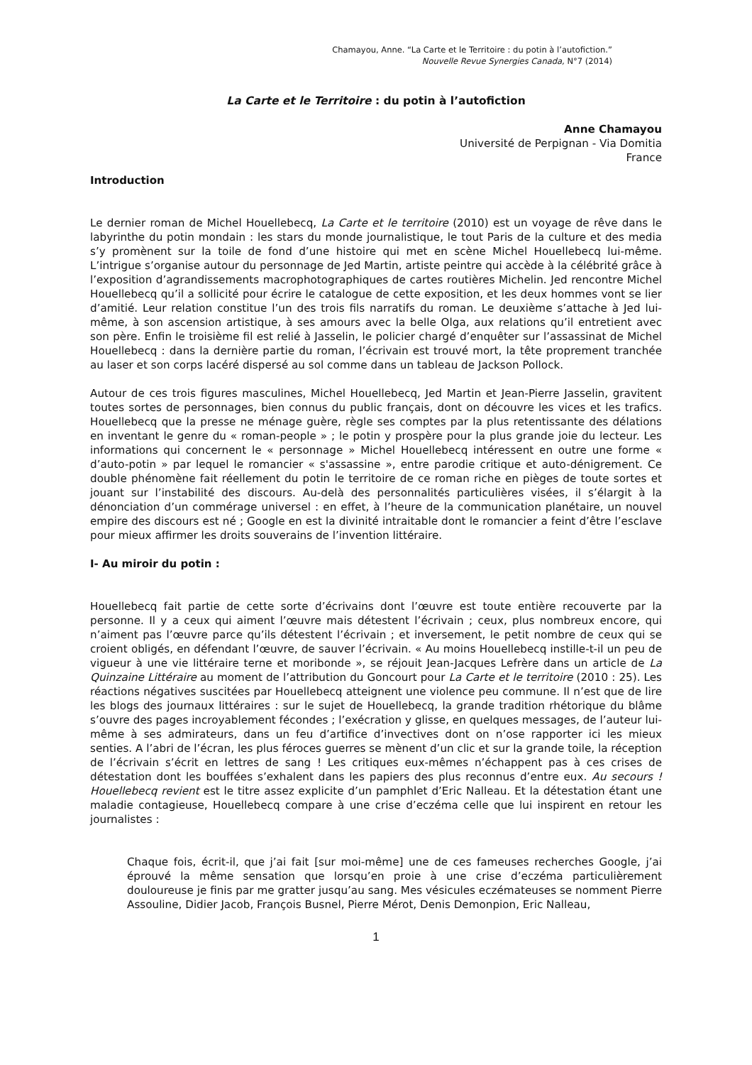Chamayou, Anne. “La Carte et le Territoire : du potin à l’autofiction.”
Nouvelle Revue Synergies Canada, N°7 (2014)
La Carte et le Territoire : du potin à l’autofiction
Anne Chamayou
Université de Perpignan - Via Domitia
France
Introduction
Le dernier roman de Michel Houellebecq, La Carte et le territoire (2010) est un voyage de rêve dans le labyrinthe du potin mondain : les stars du monde journalistique, le tout Paris de la culture et des media s’y promènent sur la toile de fond d’une histoire qui met en scène Michel Houellebecq lui-même. L’intrigue s’organise autour du personnage de Jed Martin, artiste peintre qui accède à la célébrité grâce à l’exposition d’agrandissements macrophotographiques de cartes routières Michelin. Jed rencontre Michel Houellebecq qu’il a sollicité pour écrire le catalogue de cette exposition, et les deux hommes vont se lier d’amitié. Leur relation constitue l’un des trois fils narratifs du roman. Le deuxième s’attache à Jed lui-même, à son ascension artistique, à ses amours avec la belle Olga, aux relations qu’il entretient avec son père. Enfin le troisième fil est relié à Jasselin, le policier chargé d’enquêter sur l’assassinat de Michel Houellebecq : dans la dernière partie du roman, l’écrivain est trouvé mort, la tête proprement tranchée au laser et son corps lacéré dispersé au sol comme dans un tableau de Jackson Pollock.
Autour de ces trois figures masculines, Michel Houellebecq, Jed Martin et Jean-Pierre Jasselin, gravitent toutes sortes de personnages, bien connus du public français, dont on découvre les vices et les trafics. Houellebecq que la presse ne ménage guère, règle ses comptes par la plus retentissante des délations en inventant le genre du « roman-people » ; le potin y prospère pour la plus grande joie du lecteur. Les informations qui concernent le « personnage » Michel Houellebecq intéressent en outre une forme « d’auto-potin » par lequel le romancier « s'assassine », entre parodie critique et auto-dénigrement. Ce double phénomène fait réellement du potin le territoire de ce roman riche en pièges de toute sortes et jouant sur l’instabilité des discours. Au-delà des personnalités particulières visées, il s’élargit à la dénonciation d’un commérage universel : en effet, à l’heure de la communication planétaire, un nouvel empire des discours est né ; Google en est la divinité intraitable dont le romancier a feint d’être l’esclave pour mieux affirmer les droits souverains de l’invention littéraire.
I- Au miroir du potin :
Houellebecq fait partie de cette sorte d’écrivains dont l’œuvre est toute entière recouverte par la personne. Il y a ceux qui aiment l’œuvre mais détestent l’écrivain ; ceux, plus nombreux encore, qui n’aiment pas l’œuvre parce qu’ils détestent l’écrivain ; et inversement, le petit nombre de ceux qui se croient obligés, en défendant l’œuvre, de sauver l’écrivain. « Au moins Houellebecq instille-t-il un peu de vigueur à une vie littéraire terne et moribonde », se réjouit Jean-Jacques Lefrère dans un article de La Quinzaine Littéraire au moment de l’attribution du Goncourt pour La Carte et le territoire (2010 : 25). Les réactions négatives suscitées par Houellebecq atteignent une violence peu commune. Il n’est que de lire les blogs des journaux littéraires : sur le sujet de Houellebecq, la grande tradition rhétorique du blâme s’ouvre des pages incroyablement fécondes ; l’exécration y glisse, en quelques messages, de l’auteur lui-même à ses admirateurs, dans un feu d’artifice d’invectives dont on n’ose rapporter ici les mieux senties. A l’abri de l’écran, les plus féroces guerres se mènent d’un clic et sur la grande toile, la réception de l’écrivain s’écrit en lettres de sang ! Les critiques eux-mêmes n’échappent pas à ces crises de détestation dont les bouffées s’exhalent dans les papiers des plus reconnus d’entre eux. Au secours ! Houellebecq revient est le titre assez explicite d’un pamphlet d’Eric Nalleau. Et la détestation étant une maladie contagieuse, Houellebecq compare à une crise d’eczéma celle que lui inspirent en retour les journalistes :
Chaque fois, écrit-il, que j’ai fait [sur moi-même] une de ces fameuses recherches Google, j’ai éprouvé la même sensation que lorsqu’en proie à une crise d’eczéma particulièrement douloureuse je finis par me gratter jusqu’au sang. Mes vésicules eczémateuses se nomment Pierre Assouline, Didier Jacob, François Busnel, Pierre Mérot, Denis Demonpion, Eric Nalleau,
1